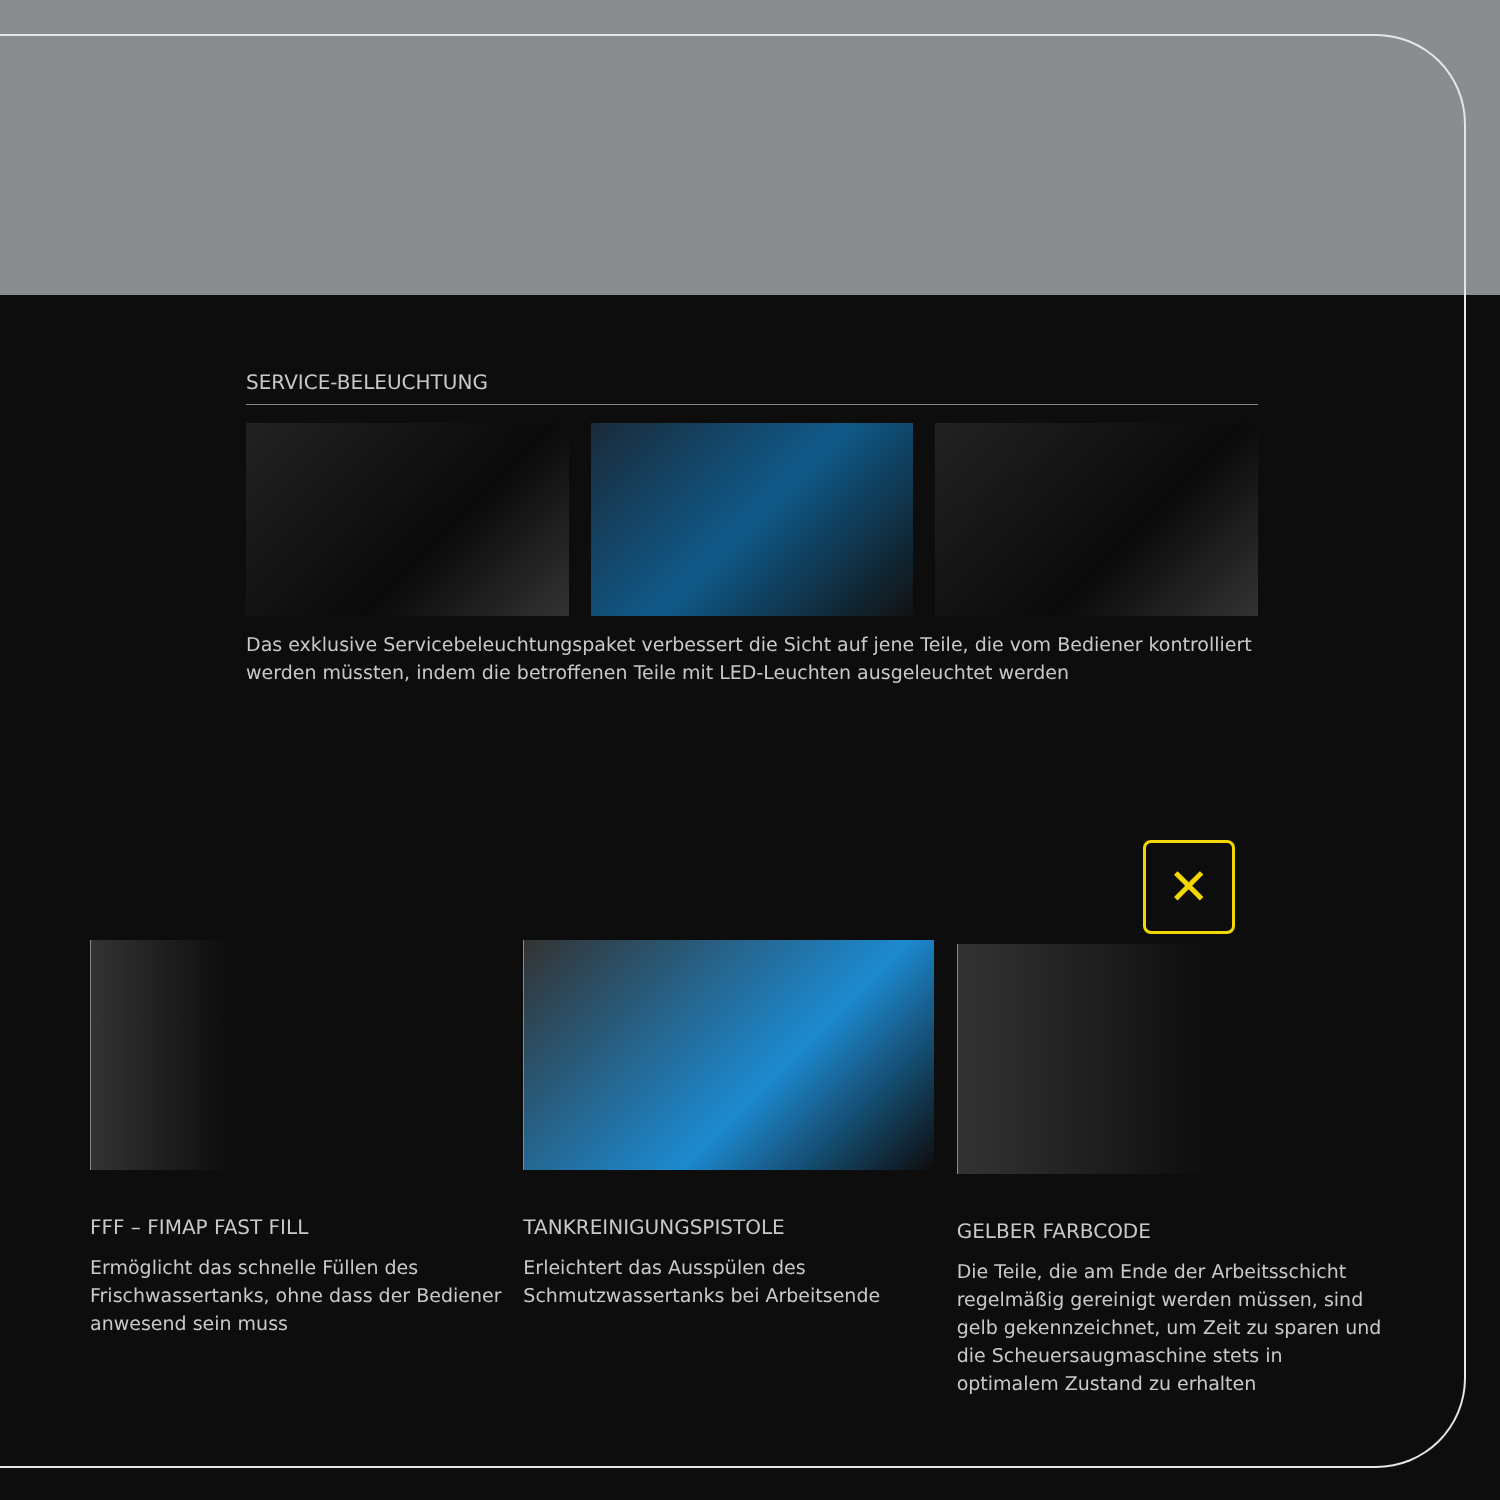SERVICE-BELEUCHTUNG
Das exklusive Servicebeleuchtungspaket verbessert die Sicht auf jene Teile, die vom Bediener kontrolliert werden müssten, indem die betroffenen Teile mit LED-Leuchten ausgeleuchtet werden
FFF – FIMAP FAST FILL
Ermöglicht das schnelle Füllen des Frischwassertanks, ohne dass der Bediener anwesend sein muss
TANKREINIGUNGSPISTOLE
Erleichtert das Ausspülen des Schmutzwassertanks bei Arbeitsende
✕
GELBER FARBCODE
Die Teile, die am Ende der Arbeitsschicht regelmäßig gereinigt werden müssen, sind gelb gekennzeichnet, um Zeit zu sparen und die Scheuersaugmaschine stets in optimalem Zustand zu erhalten